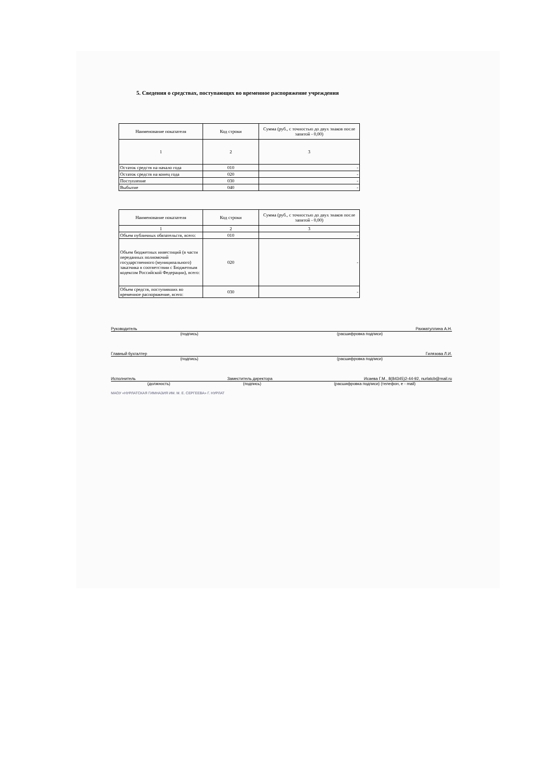5. Сведения о средствах, поступающих во временное распоряжение учреждения
| Наименование показателя | Код строки | Сумма (руб., с точностью до двух знаков после запятой - 0,00) |
| --- | --- | --- |
| 1 | 2 | 3 |
| Остаток средств на начало года | 010 | - |
| Остаток средств на конец года | 020 | - |
| Поступление | 030 | - |
| Выбытие | 040 | - |
| Наименование показателя | Код строки | Сумма (руб., с точностью до двух знаков после запятой - 0,00) |
| --- | --- | --- |
| 1 | 2 | 3 |
| Объем публичных обязательств, всего: | 010 | - |
| Объем бюджетных инвестиций (в части переданных полномочий государственного (муниципального) заказчика в соответствии с Бюджетным кодексом Российской Федерации), всего: | 020 | - |
| Объем средств, поступивших во временное распоряжение, всего: | 030 | - |
Руководитель Рахматуллина А.Н.
(подпись) (расшифровка подписи)
Главный бухгалтер Гилязова Л.И.
(подпись) (расшифровка подписи)
Исполнитель Заместитель директора Исаева Г.М., 8(84345)2-44-92, nurlatcb@mail.ru
(должность) (подпись) (расшифровка подписи) (телефон, e - mail)
МАОУ «НУРЛАТСКАЯ ГИМНАЗИЯ ИМ. М. Е. СЕРГЕЕВА» Г. НУРЛАТ